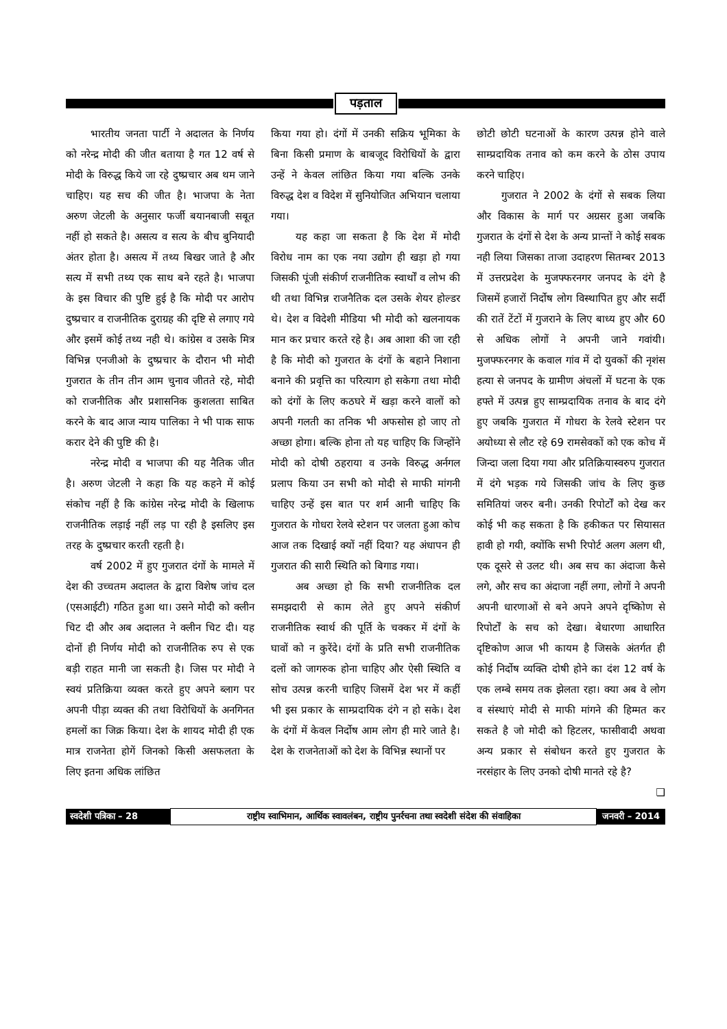पड़ताल
भारतीय जनता पार्टी ने अदालत के निर्णय को नरेन्द्र मोदी की जीत बताया है गत 12 वर्ष से मोदी के विरुद्ध किये जा रहे दुष्प्रचार अब थम जाने चाहिए। यह सच की जीत है। भाजपा के नेता अरुण जेटली के अनुसार फर्जी बयानबाजी सबूत नहीं हो सकते है। असत्य व सत्य के बीच बुनियादी अंतर होता है। असत्य में तथ्य बिखर जाते है और सत्य में सभी तथ्य एक साथ बने रहते है। भाजपा के इस विचार की पुष्टि हुई है कि मोदी पर आरोप दुष्प्रचार व राजनीतिक दुराग्रह की दृष्टि से लगाए गये और इसमें कोई तथ्य नही थे। कांग्रेस व उसके मित्र विभिन्न एनजीओ के दुष्प्रचार के दौरान भी मोदी गुजरात के तीन तीन आम चुनाव जीतते रहे, मोदी को राजनीतिक और प्रशासनिक कुशलता साबित करने के बाद आज न्याय पालिका ने भी पाक साफ करार देने की पुष्टि की है।
नरेन्द्र मोदी व भाजपा की यह नैतिक जीत है। अरुण जेटली ने कहा कि यह कहने में कोई संकोच नहीं है कि कांग्रेस नरेन्द्र मोदी के खिलाफ राजनीतिक लड़ाई नहीं लड़ पा रही है इसलिए इस तरह के दुष्प्रचार करती रहती है।
वर्ष 2002 में हुए गुजरात दंगों के मामले में देश की उच्चतम अदालत के द्वारा विशेष जांच दल (एसआईटी) गठित हुआ था। उसने मोदी को क्लीन चिट दी और अब अदालत ने क्लीन चिट दी। यह दोनों ही निर्णय मोदी को राजनीतिक रुप से एक बड़ी राहत मानी जा सकती है। जिस पर मोदी ने स्वयं प्रतिक्रिया व्यक्त करते हुए अपने ब्लाग पर अपनी पीड़ा व्यक्त की तथा विरोधियों के अनगिनत हमलों का जिक्र किया। देश के शायद मोदी ही एक मात्र राजनेता होगें जिनको किसी असफलता के लिए इतना अधिक लांछित
किया गया हो। दंगों में उनकी सक्रिय भूमिका के बिना किसी प्रमाण के बाबजूद विरोधियों के द्वारा उन्हें ने केवल लांछित किया गया बल्कि उनके विरुद्ध देश व विदेश में सुनियोजित अभियान चलाया गया।
यह कहा जा सकता है कि देश में मोदी विरोध नाम का एक नया उद्योग ही खड़ा हो गया जिसकी पूंजी संकीर्ण राजनीतिक स्वार्थों व लोभ की थी तथा विभिन्न राजनैतिक दल उसके शेयर होल्डर थे। देश व विदेशी मीडिया भी मोदी को खलनायक मान कर प्रचार करते रहे है। अब आशा की जा रही है कि मोदी को गुजरात के दंगों के बहाने निशाना बनाने की प्रवृत्ति का परित्याग हो सकेगा तथा मोदी को दंगों के लिए कठघरे में खड़ा करने वालों को अपनी गलती का तनिक भी अफसोस हो जाए तो अच्छा होगा। बल्कि होना तो यह चाहिए कि जिन्होंने मोदी को दोषी ठहराया व उनके विरुद्ध अर्नगल प्रलाप किया उन सभी को मोदी से माफी मांगनी चाहिए उन्हें इस बात पर शर्म आनी चाहिए कि गुजरात के गोधरा रेलवे स्टेशन पर जलता हुआ कोच आज तक दिखाई क्यों नहीं दिया? यह अंधापन ही गुजरात की सारी स्थिति को बिगाड गया।
अब अच्छा हो कि सभी राजनीतिक दल समझदारी से काम लेते हुए अपने संकीर्ण राजनीतिक स्वार्थ की पूर्ति के चक्कर में दंगों के घावों को न कुरेंदे। दंगों के प्रति सभी राजनीतिक दलों को जागरुक होना चाहिए और ऐसी स्थिति व सोच उत्पन्न करनी चाहिए जिसमें देश भर में कहीं भी इस प्रकार के साम्प्रदायिक दंगे न हो सके। देश के दंगों में केवल निर्दोष आम लोग ही मारे जाते है। देश के राजनेताओं को देश के विभिन्न स्थानों पर
छोटी छोटी घटनाओं के कारण उत्पन्न होने वाले साम्प्रदायिक तनाव को कम करने के ठोस उपाय करने चाहिए।
गुजरात ने 2002 के दंगों से सबक लिया और विकास के मार्ग पर अग्रसर हुआ जबकि गुजरात के दंगों से देश के अन्य प्रान्तों ने कोई सबक नही लिया जिसका ताजा उदाहरण सितम्बर 2013 में उत्तरप्रदेश के मुजफ्फरनगर जनपद के दंगे है जिसमें हजारों निर्दोष लोग विस्थापित हुए और सर्दी की रातें टेंटों में गुजराने के लिए बाध्य हुए और 60 से अधिक लोगों ने अपनी जाने गवांयी। मुजफ्फरनगर के कवाल गांव में दो युवकों की नृशंस हत्या से जनपद के ग्रामीण अंचलों में घटना के एक हफ्ते में उत्पन्न हुए साम्प्रदायिक तनाव के बाद दंगे हुए जबकि गुजरात में गोधरा के रेलवे स्टेशन पर अयोध्या से लौट रहे 69 रामसेवकों को एक कोच में जिन्दा जला दिया गया और प्रतिक्रियास्वरुप गुजरात में दंगे भड़क गये जिसकी जांच के लिए कुछ समितियां जरुर बनी। उनकी रिपोर्टों को देख कर कोई भी कह सकता है कि हकीकत पर सियासत हावी हो गयी, क्योंकि सभी रिपोर्ट अलग अलग थी, एक दूसरे से उलट थी। अब सच का अंदाजा कैसे लगे, और सच का अंदाजा नहीं लगा, लोगों ने अपनी अपनी धारणाओं से बने अपने अपने दृष्किोण से रिपोर्टों के सच को देखा। बेधारणा आधारित दृष्टिकोण आज भी कायम है जिसके अंतर्गत ही कोई निर्दोष व्यक्ति दोषी होने का दंश 12 वर्ष के एक लम्बे समय तक झेलता रहा। क्या अब वे लोग व संस्थाएं मोदी से माफी मांगने की हिम्मत कर सकते है जो मोदी को हिटलर, फासीवादी अथवा अन्य प्रकार से संबोधन करते हुए गुजरात के नरसंहार के लिए उनको दोषी मानते रहे है? ❑
स्वदेशी पत्रिका – 28
राष्ट्रीय स्वाभिमान, आर्थिक स्वावलंबन, राष्ट्रीय पुनर्रचना तथा स्वदेशी संदेश की संवाहिका
जनवरी – 2014